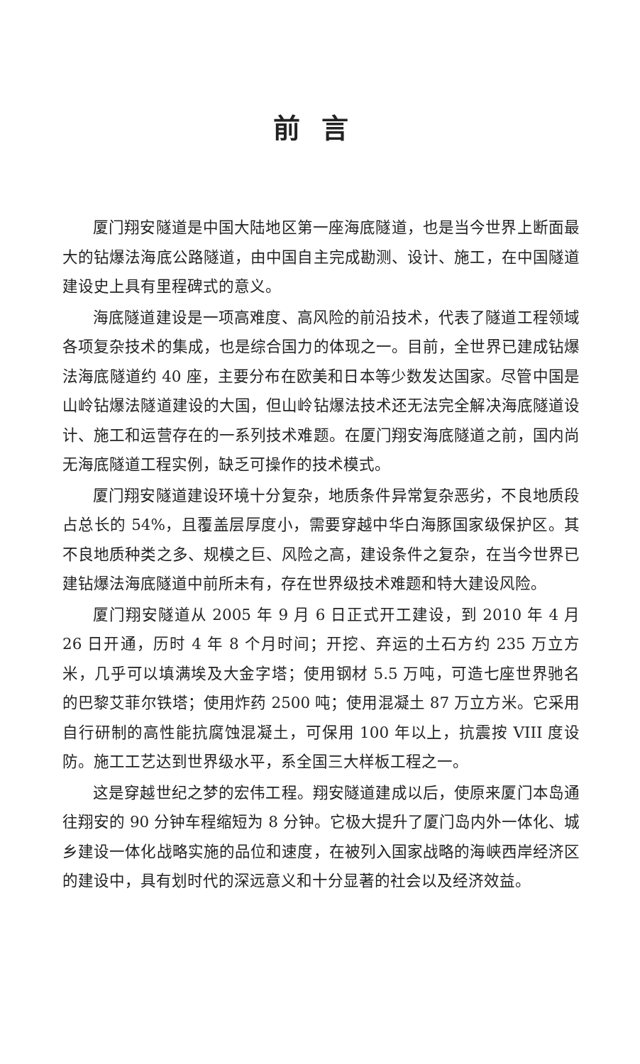前言
厦门翔安隧道是中国大陆地区第一座海底隧道，也是当今世界上断面最大的钻爆法海底公路隧道，由中国自主完成勘测、设计、施工，在中国隧道建设史上具有里程碑式的意义。
海底隧道建设是一项高难度、高风险的前沿技术，代表了隧道工程领域各项复杂技术的集成，也是综合国力的体现之一。目前，全世界已建成钻爆法海底隧道约 40 座，主要分布在欧美和日本等少数发达国家。尽管中国是山岭钻爆法隧道建设的大国，但山岭钻爆法技术还无法完全解决海底隧道设计、施工和运营存在的一系列技术难题。在厦门翔安海底隧道之前，国内尚无海底隧道工程实例，缺乏可操作的技术模式。
厦门翔安隧道建设环境十分复杂，地质条件异常复杂恶劣，不良地质段占总长的 54%，且覆盖层厚度小，需要穿越中华白海豚国家级保护区。其不良地质种类之多、规模之巨、风险之高，建设条件之复杂，在当今世界已建钻爆法海底隧道中前所未有，存在世界级技术难题和特大建设风险。
厦门翔安隧道从 2005 年 9 月 6 日正式开工建设，到 2010 年 4 月 26 日开通，历时 4 年 8 个月时间；开挖、弃运的土石方约 235 万立方米，几乎可以填满埃及大金字塔；使用钢材 5.5 万吨，可造七座世界驰名的巴黎艾菲尔铁塔；使用炸药 2500 吨；使用混凝土 87 万立方米。它采用自行研制的高性能抗腐蚀混凝土，可保用 100 年以上，抗震按 VIII 度设防。施工工艺达到世界级水平，系全国三大样板工程之一。
这是穿越世纪之梦的宏伟工程。翔安隧道建成以后，使原来厦门本岛通往翔安的 90 分钟车程缩短为 8 分钟。它极大提升了厦门岛内外一体化、城乡建设一体化战略实施的品位和速度，在被列入国家战略的海峡西岸经济区的建设中，具有划时代的深远意义和十分显著的社会以及经济效益。